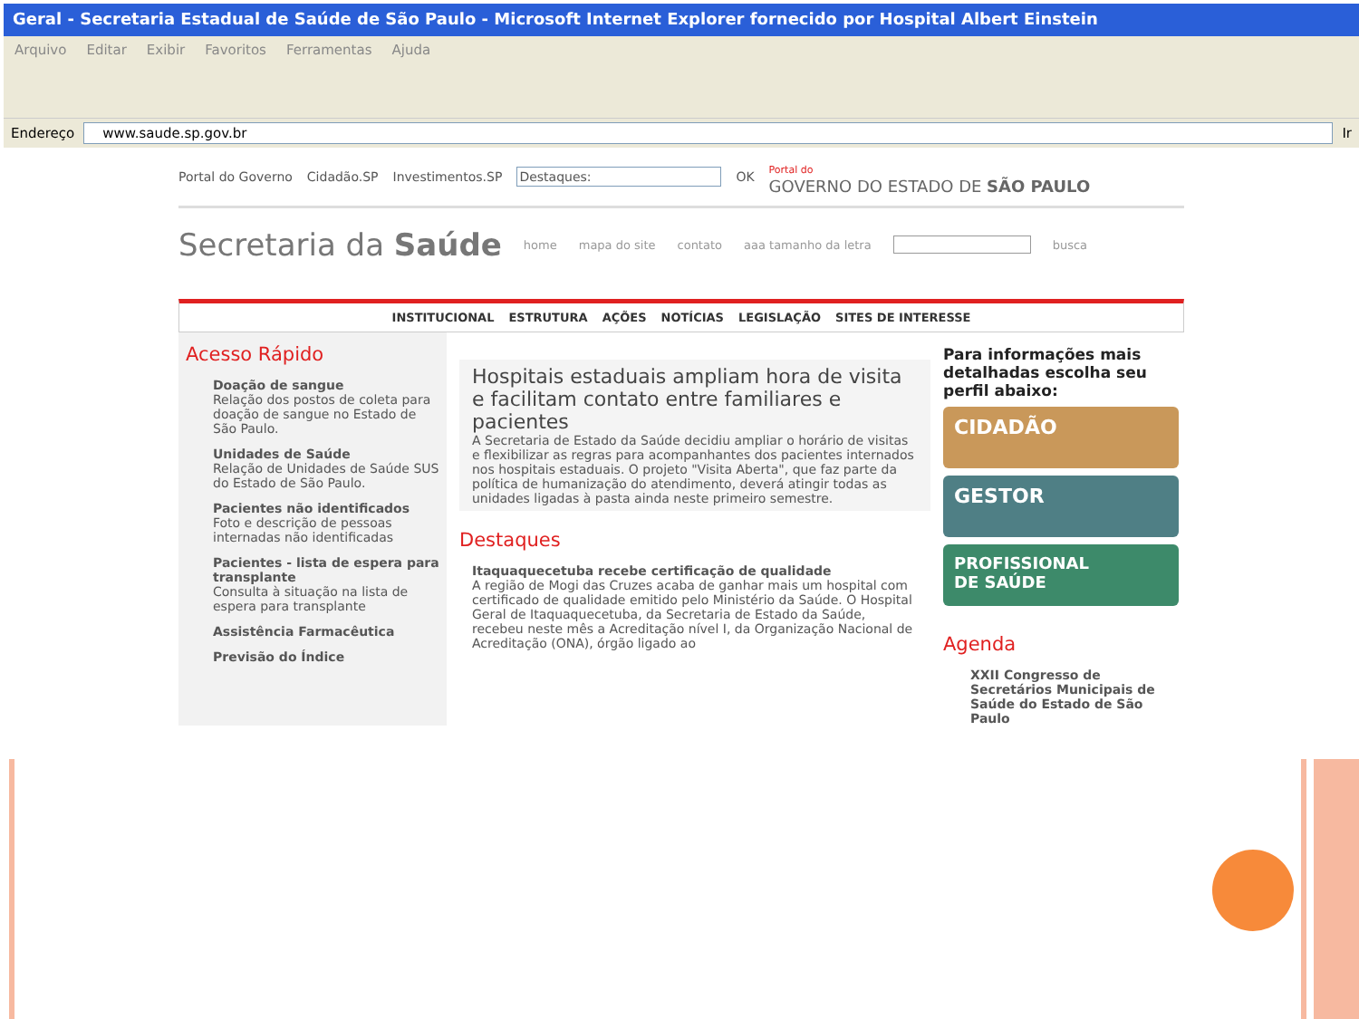Geral - Secretaria Estadual de Saúde de São Paulo - Microsoft Internet Explorer fornecido por Hospital Albert Einstein
Arquivo Editar Exibir Favoritos Ferramentas Ajuda
Endereço www.saude.sp.gov.br Ir
Portal do Governo Cidadão.SP Investimentos.SP Destaques: OK Portal do
GOVERNO DO ESTADO DE SÃO PAULO
Secretaria da Saúde home mapa do site contato aaa tamanho da letra busca
INSTITUCIONAL ESTRUTURA AÇÕES NOTÍCIAS LEGISLAÇÃO SITES DE INTERESSE
Acesso Rápido
Doação de sangue
Relação dos postos de coleta para doação de sangue no Estado de São Paulo.
Unidades de Saúde
Relação de Unidades de Saúde SUS do Estado de São Paulo.
Pacientes não identificados
Foto e descrição de pessoas internadas não identificadas
Pacientes - lista de espera para transplante
Consulta à situação na lista de espera para transplante
Assistência Farmacêutica
Previsão do Índice
Hospitais estaduais ampliam hora de visita e facilitam contato entre familiares e pacientes
A Secretaria de Estado da Saúde decidiu ampliar o horário de visitas e flexibilizar as regras para acompanhantes dos pacientes internados nos hospitais estaduais. O projeto "Visita Aberta", que faz parte da política de humanização do atendimento, deverá atingir todas as unidades ligadas à pasta ainda neste primeiro semestre.
Destaques
Itaquaquecetuba recebe certificação de qualidade
A região de Mogi das Cruzes acaba de ganhar mais um hospital com certificado de qualidade emitido pelo Ministério da Saúde. O Hospital Geral de Itaquaquecetuba, da Secretaria de Estado da Saúde, recebeu neste mês a Acreditação nível I, da Organização Nacional de Acreditação (ONA), órgão ligado ao
Para informações mais detalhadas escolha seu perfil abaixo:
CIDADÃO
GESTOR
PROFISSIONAL
DE SAÚDE
Agenda
XXII Congresso de Secretários Municipais de Saúde do Estado de São Paulo